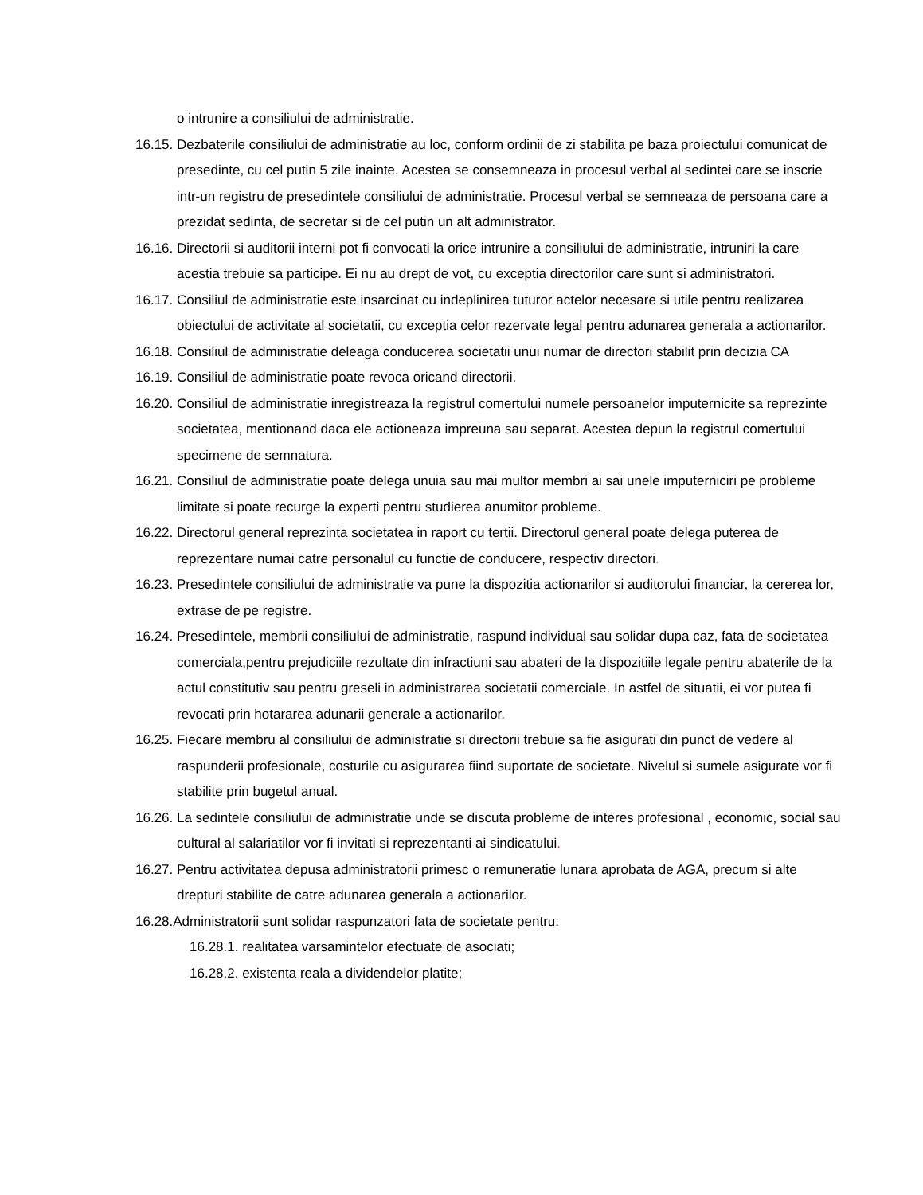o intrunire a consiliului de administratie.
16.15. Dezbaterile consiliului de administratie au loc, conform ordinii de zi stabilita pe baza proiectului comunicat de presedinte, cu cel putin 5 zile inainte. Acestea se consemneaza in procesul verbal al sedintei care se inscrie intr-un registru de presedintele consiliului de administratie. Procesul verbal se semneaza de persoana care a prezidat sedinta, de secretar si de cel putin un alt administrator.
16.16. Directorii si auditorii interni pot fi convocati la orice intrunire a consiliului de administratie, intruniri la care acestia trebuie sa participe. Ei nu au drept de vot, cu exceptia directorilor care sunt si administratori.
16.17. Consiliul de administratie este insarcinat cu indeplinirea tuturor actelor necesare si utile pentru realizarea obiectului de activitate al societatii, cu exceptia celor rezervate legal pentru adunarea generala a actionarilor.
16.18. Consiliul de administratie deleaga conducerea societatii unui numar de directori stabilit prin decizia CA
16.19. Consiliul de administratie poate revoca oricand directorii.
16.20. Consiliul de administratie inregistreaza la registrul comertului numele persoanelor imputernicite sa reprezinte societatea, mentionand daca ele actioneaza impreuna sau separat. Acestea depun la registrul comertului specimene de semnatura.
16.21. Consiliul de administratie poate delega unuia sau mai multor membri ai sai unele imputerniciri pe probleme limitate si poate recurge la experti pentru studierea anumitor probleme.
16.22. Directorul general reprezinta societatea in raport cu tertii. Directorul general poate delega puterea de reprezentare numai catre personalul cu functie de conducere, respectiv directori.
16.23. Presedintele consiliului de administratie va pune la dispozitia actionarilor si auditorului financiar, la cererea lor, extrase de pe registre.
16.24. Presedintele, membrii consiliului de administratie, raspund individual sau solidar dupa caz, fata de societatea comerciala,pentru prejudiciile rezultate din infractiuni sau abateri de la dispozitiile legale pentru abaterile de la actul constitutiv sau pentru greseli in administrarea societatii comerciale. In astfel de situatii, ei vor putea fi revocati prin hotararea adunarii generale a actionarilor.
16.25. Fiecare membru al consiliului de administratie si directorii trebuie sa fie asigurati din punct de vedere al raspunderii profesionale, costurile cu asigurarea fiind suportate de societate. Nivelul si sumele asigurate vor fi stabilite prin bugetul anual.
16.26. La sedintele consiliului de administratie unde se discuta probleme de interes profesional , economic, social sau cultural al salariatilor vor fi invitati si reprezentanti ai sindicatului.
16.27. Pentru activitatea depusa administratorii primesc o remuneratie lunara aprobata de AGA, precum si alte drepturi stabilite de catre adunarea generala a actionarilor.
16.28.Administratorii sunt solidar raspunzatori fata de societate pentru:
16.28.1. realitatea varsamintelor efectuate de asociati;
16.28.2. existenta reala a dividendelor platite;